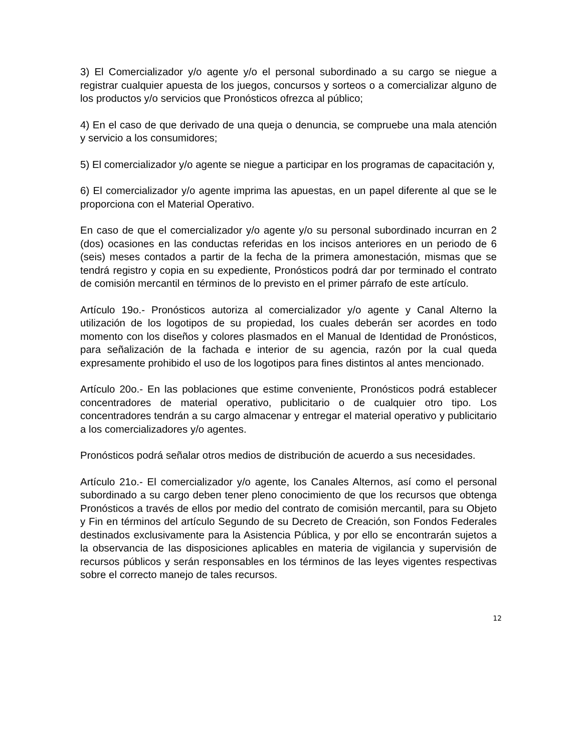3) El Comercializador y/o agente y/o el personal subordinado a su cargo se niegue a registrar cualquier apuesta de los juegos, concursos y sorteos o a comercializar alguno de los productos y/o servicios que Pronósticos ofrezca al público;
4) En el caso de que derivado de una queja o denuncia, se compruebe una mala atención y servicio a los consumidores;
5) El comercializador y/o agente se niegue a participar en los programas de capacitación y,
6) El comercializador y/o agente imprima las apuestas, en un papel diferente al que se le proporciona con el Material Operativo.
En caso de que el comercializador y/o agente y/o su personal subordinado incurran en 2 (dos) ocasiones en las conductas referidas en los incisos anteriores en un periodo de 6 (seis) meses contados a partir de la fecha de la primera amonestación, mismas que se tendrá registro y copia en su expediente, Pronósticos podrá dar por terminado el contrato de comisión mercantil en términos de lo previsto en el primer párrafo de este artículo.
Artículo 19o.- Pronósticos autoriza al comercializador y/o agente y Canal Alterno la utilización de los logotipos de su propiedad, los cuales deberán ser acordes en todo momento con los diseños y colores plasmados en el Manual de Identidad de Pronósticos, para señalización de la fachada e interior de su agencia, razón por la cual queda expresamente prohibido el uso de los logotipos para fines distintos al antes mencionado.
Artículo 20o.- En las poblaciones que estime conveniente, Pronósticos podrá establecer concentradores de material operativo, publicitario o de cualquier otro tipo. Los concentradores tendrán a su cargo almacenar y entregar el material operativo y publicitario a los comercializadores y/o agentes.
Pronósticos podrá señalar otros medios de distribución de acuerdo a sus necesidades.
Artículo 21o.- El comercializador y/o agente, los Canales Alternos, así como el personal subordinado a su cargo deben tener pleno conocimiento de que los recursos que obtenga Pronósticos a través de ellos por medio del contrato de comisión mercantil, para su Objeto y Fin en términos del artículo Segundo de su Decreto de Creación, son Fondos Federales destinados exclusivamente para la Asistencia Pública, y por ello se encontrarán sujetos a la observancia de las disposiciones aplicables en materia de vigilancia y supervisión de recursos públicos y serán responsables en los términos de las leyes vigentes respectivas sobre el correcto manejo de tales recursos.
12